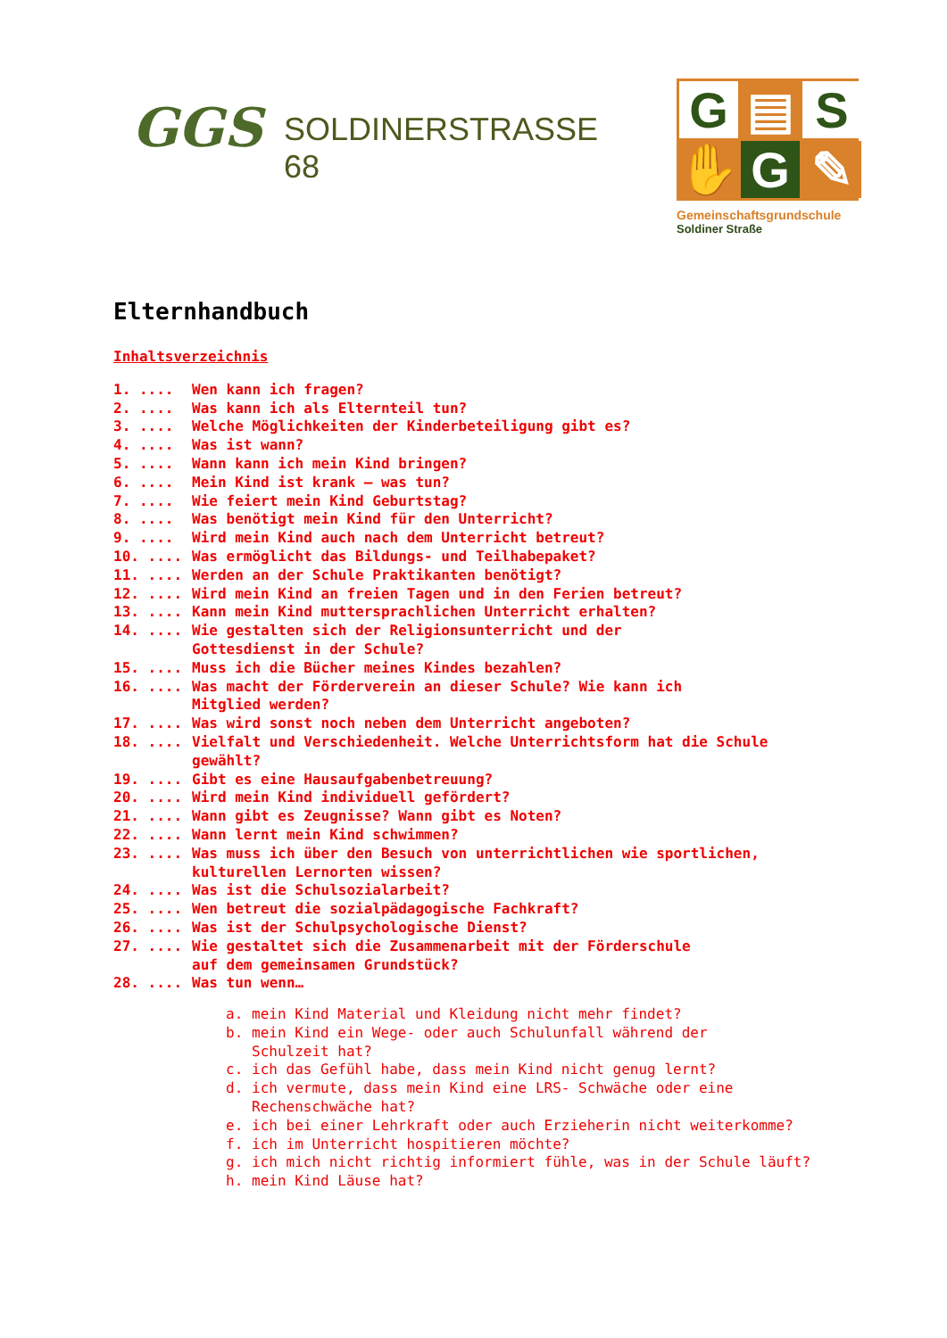GGS
SOLDINERSTRASSE 68
G
▤
S
✋
G
✎
Gemeinschaftsgrundschule
Soldiner Straße
Elternhandbuch
Inhaltsverzeichnis
1. .... Wen kann ich fragen?
2. .... Was kann ich als Elternteil tun?
3. .... Welche Möglichkeiten der Kinderbeteiligung gibt es?
4. .... Was ist wann?
5. .... Wann kann ich mein Kind bringen?
6. .... Mein Kind ist krank – was tun?
7. .... Wie feiert mein Kind Geburtstag?
8. .... Was benötigt mein Kind für den Unterricht?
9. .... Wird mein Kind auch nach dem Unterricht betreut?
10. .... Was ermöglicht das Bildungs- und Teilhabepaket?
11. .... Werden an der Schule Praktikanten benötigt?
12. .... Wird mein Kind an freien Tagen und in den Ferien betreut?
13. .... Kann mein Kind muttersprachlichen Unterricht erhalten?
14. .... Wie gestalten sich der Religionsunterricht und der
Gottesdienst in der Schule?
15. .... Muss ich die Bücher meines Kindes bezahlen?
16. .... Was macht der Förderverein an dieser Schule? Wie kann ich
Mitglied werden?
17. .... Was wird sonst noch neben dem Unterricht angeboten?
18. .... Vielfalt und Verschiedenheit. Welche Unterrichtsform hat die Schule
gewählt?
19. .... Gibt es eine Hausaufgabenbetreuung?
20. .... Wird mein Kind individuell gefördert?
21. .... Wann gibt es Zeugnisse? Wann gibt es Noten?
22. .... Wann lernt mein Kind schwimmen?
23. .... Was muss ich über den Besuch von unterrichtlichen wie sportlichen,
kulturellen Lernorten wissen?
24. .... Was ist die Schulsozialarbeit?
25. .... Wen betreut die sozialpädagogische Fachkraft?
26. .... Was ist der Schulpsychologische Dienst?
27. .... Wie gestaltet sich die Zusammenarbeit mit der Förderschule
auf dem gemeinsamen Grundstück?
28. .... Was tun wenn…
a. mein Kind Material und Kleidung nicht mehr findet?
b. mein Kind ein Wege- oder auch Schulunfall während der
Schulzeit hat?
c. ich das Gefühl habe, dass mein Kind nicht genug lernt?
d. ich vermute, dass mein Kind eine LRS- Schwäche oder eine
Rechenschwäche hat?
e. ich bei einer Lehrkraft oder auch Erzieherin nicht weiterkomme?
f. ich im Unterricht hospitieren möchte?
g. ich mich nicht richtig informiert fühle, was in der Schule läuft?
h. mein Kind Läuse hat?